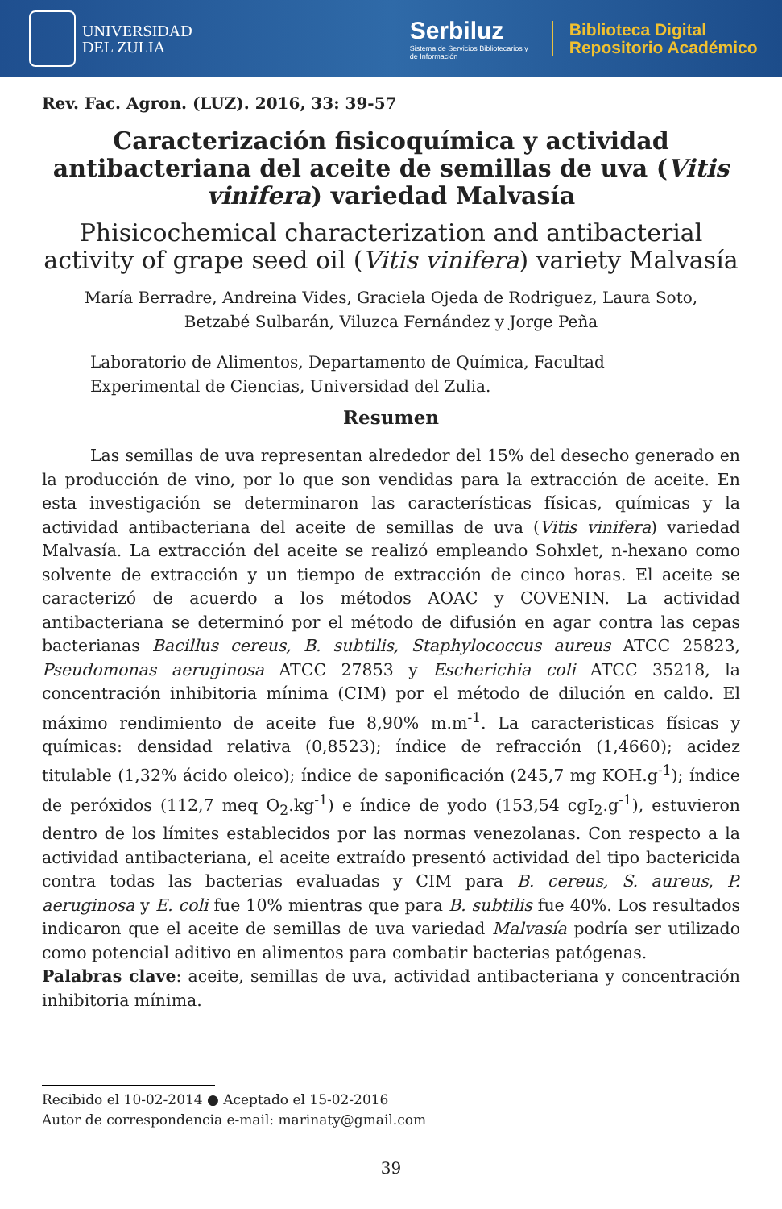UNIVERSIDAD
DEL ZULIA
Serbiluz
Sistema de Servicios Bibliotecarios y
de Información
Biblioteca Digital
Repositorio Académico
Rev. Fac. Agron. (LUZ). 2016, 33: 39-57
Caracterización fisicoquímica y actividad antibacteriana del aceite de semillas de uva (Vitis vinifera) variedad Malvasía
Phisicochemical characterization and antibacterial activity of grape seed oil (Vitis vinifera) variety Malvasía
María Berradre, Andreina Vides, Graciela Ojeda de Rodriguez, Laura Soto,
Betzabé Sulbarán, Viluzca Fernández y Jorge Peña
Laboratorio de Alimentos, Departamento de Química, Facultad Experimental de Ciencias, Universidad del Zulia.
Resumen
Las semillas de uva representan alrededor del 15% del desecho generado en la producción de vino, por lo que son vendidas para la extracción de aceite. En esta investigación se determinaron las características físicas, químicas y la actividad antibacteriana del aceite de semillas de uva (Vitis vinifera) variedad Malvasía. La extracción del aceite se realizó empleando Sohxlet, n-hexano como solvente de extracción y un tiempo de extracción de cinco horas. El aceite se caracterizó de acuerdo a los métodos AOAC y COVENIN. La actividad antibacteriana se determinó por el método de difusión en agar contra las cepas bacterianas Bacillus cereus, B. subtilis, Staphylococcus aureus ATCC 25823, Pseudomonas aeruginosa ATCC 27853 y Escherichia coli ATCC 35218, la concentración inhibitoria mínima (CIM) por el método de dilución en caldo. El máximo rendimiento de aceite fue 8,90% m.m<sup>-1</sup>. La caracteristicas físicas y químicas: densidad relativa (0,8523); índice de refracción (1,4660); acidez titulable (1,32% ácido oleico); índice de saponificación (245,7 mg KOH.g<sup>-1</sup>); índice de peróxidos (112,7 meq O<sub>2</sub>.kg<sup>-1</sup>) e índice de yodo (153,54 cgI<sub>2</sub>.g<sup>-1</sup>), estuvieron dentro de los límites establecidos por las normas venezolanas. Con respecto a la actividad antibacteriana, el aceite extraído presentó actividad del tipo bactericida contra todas las bacterias evaluadas y CIM para B. cereus, S. aureus, P. aeruginosa y E. coli fue 10% mientras que para B. subtilis fue 40%. Los resultados indicaron que el aceite de semillas de uva variedad Malvasía podría ser utilizado como potencial aditivo en alimentos para combatir bacterias patógenas.
Palabras clave: aceite, semillas de uva, actividad antibacteriana y concentración inhibitoria mínima.
Recibido el 10-02-2014 ● Aceptado el 15-02-2016
Autor de correspondencia e-mail: marinaty@gmail.com
39